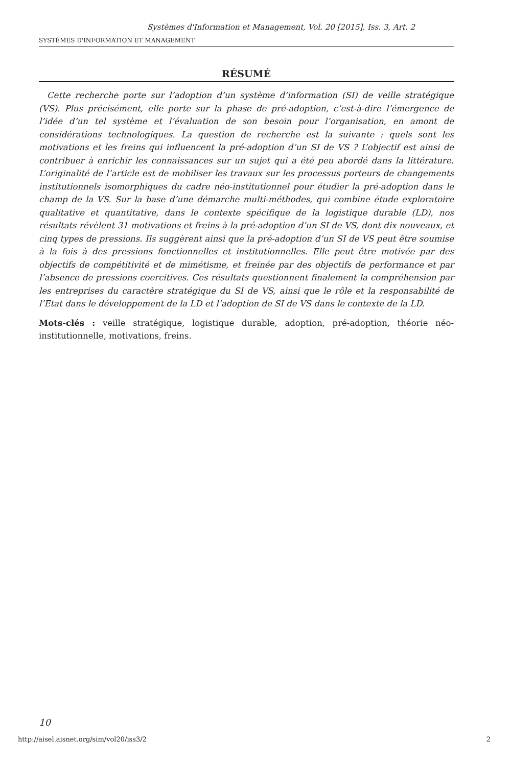Systèmes d'Information et Management, Vol. 20 [2015], Iss. 3, Art. 2
SYSTÈMES D'INFORMATION ET MANAGEMENT
RÉSUMÉ
Cette recherche porte sur l’adoption d’un système d’information (SI) de veille stratégique (VS). Plus précisément, elle porte sur la phase de pré-adoption, c’est-à-dire l’émergence de l’idée d’un tel système et l’évaluation de son besoin pour l’organisation, en amont de considérations technologiques. La question de recherche est la suivante : quels sont les motivations et les freins qui influencent la pré-adoption d’un SI de VS ? L’objectif est ainsi de contribuer à enrichir les connaissances sur un sujet qui a été peu abordé dans la littérature. L’originalité de l’article est de mobiliser les travaux sur les processus porteurs de changements institutionnels isomorphiques du cadre néo-institutionnel pour étudier la pré-adoption dans le champ de la VS. Sur la base d’une démarche multi-méthodes, qui combine étude exploratoire qualitative et quantitative, dans le contexte spécifique de la logistique durable (LD), nos résultats révèlent 31 motivations et freins à la pré-adoption d’un SI de VS, dont dix nouveaux, et cinq types de pressions. Ils suggèrent ainsi que la pré-adoption d’un SI de VS peut être soumise à la fois à des pressions fonctionnelles et institutionnelles. Elle peut être motivée par des objectifs de compétitivité et de mimétisme, et freinée par des objectifs de performance et par l’absence de pressions coercitives. Ces résultats questionnent finalement la compréhension par les entreprises du caractère stratégique du SI de VS, ainsi que le rôle et la responsabilité de l’Etat dans le développement de la LD et l’adoption de SI de VS dans le contexte de la LD.
Mots-clés : veille stratégique, logistique durable, adoption, pré-adoption, théorie néo-institutionnelle, motivations, freins.
10
http://aisel.aisnet.org/sim/vol20/iss3/2 2